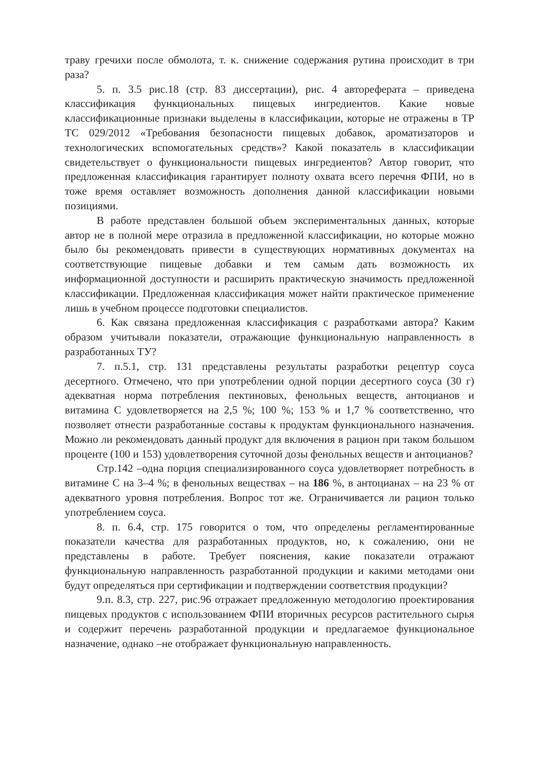траву гречихи после обмолота, т. к. снижение содержания рутина происходит в три раза?
5. п. 3.5 рис.18 (стр. 83 диссертации), рис. 4 автореферата – приведена классификация функциональных пищевых ингредиентов. Какие новые классификационные признаки выделены в классификации, которые не отражены в ТР ТС 029/2012 «Требования безопасности пищевых добавок, ароматизаторов и технологических вспомогательных средств»? Какой показатель в классификации свидетельствует о функциональности пищевых ингредиентов? Автор говорит, что предложенная классификация гарантирует полноту охвата всего перечня ФПИ, но в тоже время оставляет возможность дополнения данной классификации новыми позициями.
В работе представлен большой объем экспериментальных данных, которые автор не в полной мере отразила в предложенной классификации, но которые можно было бы рекомендовать привести в существующих нормативных документах на соответствующие пищевые добавки и тем самым дать возможность их информационной доступности и расширить практическую значимость предложенной классификации. Предложенная классификация может найти практическое применение лишь в учебном процессе подготовки специалистов.
6. Как связана предложенная классификация с разработками автора? Каким образом учитывали показатели, отражающие функциональную направленность в разработанных ТУ?
7. п.5.1, стр. 131 представлены результаты разработки рецептур соуса десертного. Отмечено, что при употреблении одной порции десертного соуса (30 г) адекватная норма потребления пектиновых, фенольных веществ, антоцианов и витамина С удовлетворяется на 2,5 %; 100 %; 153 % и 1,7 % соответственно, что позволяет отнести разработанные составы к продуктам функционального назначения. Можно ли рекомендовать данный продукт для включения в рацион при таком большом проценте (100 и 153) удовлетворения суточной дозы фенольных веществ и антоцианов?
Стр.142 –одна порция специализированного соуса удовлетворяет потребность в витамине С на 3–4 %; в фенольных веществах – на 186 %, в антоцианах – на 23 % от адекватного уровня потребления. Вопрос тот же. Ограничивается ли рацион только употреблением соуса.
8. п. 6.4, стр. 175 говорится о том, что определены регламентированные показатели качества для разработанных продуктов, но, к сожалению, они не представлены в работе. Требует пояснения, какие показатели отражают функциональную направленность разработанной продукции и какими методами они будут определяться при сертификации и подтверждении соответствия продукции?
9.п. 8.3, стр. 227, рис.96 отражает предложенную методологию проектирования пищевых продуктов с использованием ФПИ вторичных ресурсов растительного сырья и содержит перечень разработанной продукции и предлагаемое функциональное назначение, однако –не отображает функциональную направленность.